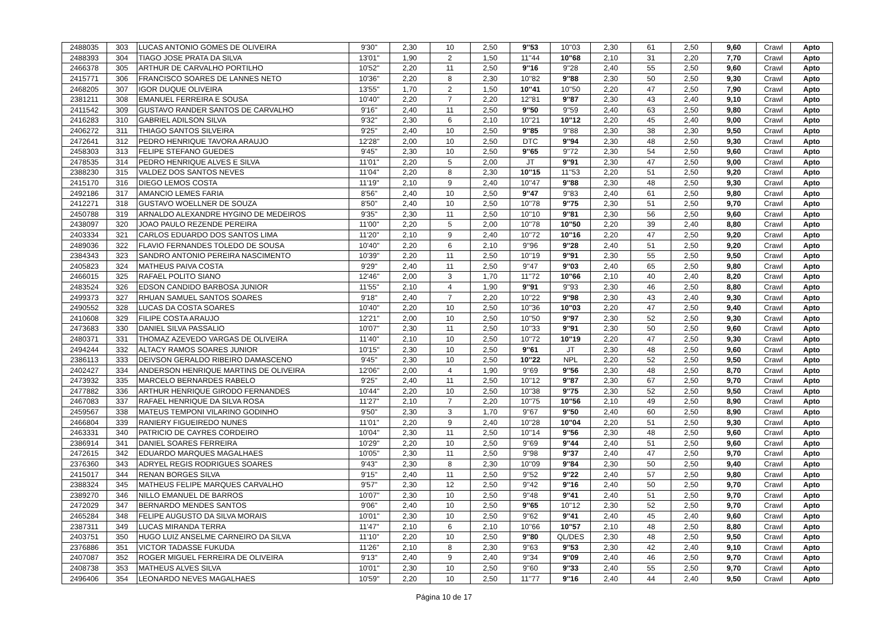| 2488035 | 303 | LUCAS ANTONIO GOMES DE OLIVEIRA | 9'30'' | 2,30 | 10 | 2,50 | 9''53 | 10''03 | 2,30 | 61 | 2,50 | 9,60 | Crawl | Apto |
| 2488393 | 304 | TIAGO JOSE PRATA DA SILVA | 13'01'' | 1,90 | 2 | 1,50 | 11''44 | 10''68 | 2,10 | 31 | 2,20 | 7,70 | Crawl | Apto |
| 2466378 | 305 | ARTHUR DE CARVALHO PORTILHO | 10'52'' | 2,20 | 11 | 2,50 | 9''16 | 9''28 | 2,40 | 55 | 2,50 | 9,60 | Crawl | Apto |
| 2415771 | 306 | FRANCISCO SOARES DE LANNES NETO | 10'36'' | 2,20 | 8 | 2,30 | 10''82 | 9''88 | 2,30 | 50 | 2,50 | 9,30 | Crawl | Apto |
| 2468205 | 307 | IGOR DUQUE OLIVEIRA | 13'55'' | 1,70 | 2 | 1,50 | 10''41 | 10''50 | 2,20 | 47 | 2,50 | 7,90 | Crawl | Apto |
| 2381211 | 308 | EMANUEL FERREIRA E SOUSA | 10'40'' | 2,20 | 7 | 2,20 | 12''81 | 9''87 | 2,30 | 43 | 2,40 | 9,10 | Crawl | Apto |
| 2411542 | 309 | GUSTAVO RANDER SANTOS DE CARVALHO | 9'16'' | 2,40 | 11 | 2,50 | 9''50 | 9''59 | 2,40 | 63 | 2,50 | 9,80 | Crawl | Apto |
| 2416283 | 310 | GABRIEL ADILSON SILVA | 9'32'' | 2,30 | 6 | 2,10 | 10''21 | 10''12 | 2,20 | 45 | 2,40 | 9,00 | Crawl | Apto |
| 2406272 | 311 | THIAGO SANTOS SILVEIRA | 9'25'' | 2,40 | 10 | 2,50 | 9''85 | 9''88 | 2,30 | 38 | 2,30 | 9,50 | Crawl | Apto |
| 2472641 | 312 | PEDRO HENRIQUE TAVORA ARAUJO | 12'28'' | 2,00 | 10 | 2,50 | DTC | 9''94 | 2,30 | 48 | 2,50 | 9,30 | Crawl | Apto |
| 2458303 | 313 | FELIPE STEFANO GUEDES | 9'45'' | 2,30 | 10 | 2,50 | 9''65 | 9''72 | 2,30 | 54 | 2,50 | 9,60 | Crawl | Apto |
| 2478535 | 314 | PEDRO HENRIQUE ALVES E SILVA | 11'01'' | 2,20 | 5 | 2,00 | JT | 9''91 | 2,30 | 47 | 2,50 | 9,00 | Crawl | Apto |
| 2388230 | 315 | VALDEZ DOS SANTOS NEVES | 11'04'' | 2,20 | 8 | 2,30 | 10''15 | 11''53 | 2,20 | 51 | 2,50 | 9,20 | Crawl | Apto |
| 2415170 | 316 | DIEGO LEMOS COSTA | 11'19'' | 2,10 | 9 | 2,40 | 10''47 | 9''88 | 2,30 | 48 | 2,50 | 9,30 | Crawl | Apto |
| 2492186 | 317 | AMANCIO LEMES FARIA | 8'56'' | 2,40 | 10 | 2,50 | 9''47 | 9''83 | 2,40 | 61 | 2,50 | 9,80 | Crawl | Apto |
| 2412271 | 318 | GUSTAVO WOELLNER DE SOUZA | 8'50'' | 2,40 | 10 | 2,50 | 10''78 | 9''75 | 2,30 | 51 | 2,50 | 9,70 | Crawl | Apto |
| 2450788 | 319 | ARNALDO ALEXANDRE HYGINO DE MEDEIROS | 9'35'' | 2,30 | 11 | 2,50 | 10''10 | 9''81 | 2,30 | 56 | 2,50 | 9,60 | Crawl | Apto |
| 2438097 | 320 | JOAO PAULO REZENDE PEREIRA | 11'00'' | 2,20 | 5 | 2,00 | 10''78 | 10''50 | 2,20 | 39 | 2,40 | 8,80 | Crawl | Apto |
| 2403334 | 321 | CARLOS EDUARDO DOS SANTOS LIMA | 11'20'' | 2,10 | 9 | 2,40 | 10''72 | 10''16 | 2,20 | 47 | 2,50 | 9,20 | Crawl | Apto |
| 2489036 | 322 | FLAVIO FERNANDES TOLEDO DE SOUSA | 10'40'' | 2,20 | 6 | 2,10 | 9''96 | 9''28 | 2,40 | 51 | 2,50 | 9,20 | Crawl | Apto |
| 2384343 | 323 | SANDRO ANTONIO PEREIRA NASCIMENTO | 10'39'' | 2,20 | 11 | 2,50 | 10''19 | 9''91 | 2,30 | 55 | 2,50 | 9,50 | Crawl | Apto |
| 2405823 | 324 | MATHEUS PAIVA COSTA | 9'29'' | 2,40 | 11 | 2,50 | 9''47 | 9''03 | 2,40 | 65 | 2,50 | 9,80 | Crawl | Apto |
| 2466015 | 325 | RAFAEL POLITO SIANO | 12'46'' | 2,00 | 3 | 1,70 | 11''72 | 10''66 | 2,10 | 40 | 2,40 | 8,20 | Crawl | Apto |
| 2483524 | 326 | EDSON CANDIDO BARBOSA JUNIOR | 11'55'' | 2,10 | 4 | 1,90 | 9''91 | 9''93 | 2,30 | 46 | 2,50 | 8,80 | Crawl | Apto |
| 2499373 | 327 | RHUAN SAMUEL SANTOS SOARES | 9'18'' | 2,40 | 7 | 2,20 | 10''22 | 9''98 | 2,30 | 43 | 2,40 | 9,30 | Crawl | Apto |
| 2490552 | 328 | LUCAS DA COSTA SOARES | 10'40'' | 2,20 | 10 | 2,50 | 10''36 | 10''03 | 2,20 | 47 | 2,50 | 9,40 | Crawl | Apto |
| 2410608 | 329 | FILIPE COSTA ARAUJO | 12'21'' | 2,00 | 10 | 2,50 | 10''50 | 9''97 | 2,30 | 52 | 2,50 | 9,30 | Crawl | Apto |
| 2473683 | 330 | DANIEL SILVA PASSALIO | 10'07'' | 2,30 | 11 | 2,50 | 10''33 | 9''91 | 2,30 | 50 | 2,50 | 9,60 | Crawl | Apto |
| 2480371 | 331 | THOMAZ AZEVEDO VARGAS DE OLIVEIRA | 11'40'' | 2,10 | 10 | 2,50 | 10''72 | 10''19 | 2,20 | 47 | 2,50 | 9,30 | Crawl | Apto |
| 2494244 | 332 | ALTACY RAMOS SOARES JUNIOR | 10'15'' | 2,30 | 10 | 2,50 | 9''61 | JT | 2,30 | 48 | 2,50 | 9,60 | Crawl | Apto |
| 2386113 | 333 | DEIVSON GERALDO RIBEIRO DAMASCENO | 9'45'' | 2,30 | 10 | 2,50 | 10''22 | NPL | 2,20 | 52 | 2,50 | 9,50 | Crawl | Apto |
| 2402427 | 334 | ANDERSON HENRIQUE MARTINS DE OLIVEIRA | 12'06'' | 2,00 | 4 | 1,90 | 9''69 | 9''56 | 2,30 | 48 | 2,50 | 8,70 | Crawl | Apto |
| 2473932 | 335 | MARCELO BERNARDES RABELO | 9'25'' | 2,40 | 11 | 2,50 | 10''12 | 9''87 | 2,30 | 67 | 2,50 | 9,70 | Crawl | Apto |
| 2477882 | 336 | ARTHUR HENRIQUE GIRODO FERNANDES | 10'44'' | 2,20 | 10 | 2,50 | 10''38 | 9''75 | 2,30 | 52 | 2,50 | 9,50 | Crawl | Apto |
| 2467083 | 337 | RAFAEL HENRIQUE DA SILVA ROSA | 11'27'' | 2,10 | 7 | 2,20 | 10''75 | 10''56 | 2,10 | 49 | 2,50 | 8,90 | Crawl | Apto |
| 2459567 | 338 | MATEUS TEMPONI VILARINO GODINHO | 9'50'' | 2,30 | 3 | 1,70 | 9''67 | 9''50 | 2,40 | 60 | 2,50 | 8,90 | Crawl | Apto |
| 2466804 | 339 | RANIERY FIGUEIREDO NUNES | 11'01'' | 2,20 | 9 | 2,40 | 10''28 | 10''04 | 2,20 | 51 | 2,50 | 9,30 | Crawl | Apto |
| 2463331 | 340 | PATRICIO DE CAYRES CORDEIRO | 10'04'' | 2,30 | 11 | 2,50 | 10''14 | 9''56 | 2,30 | 48 | 2,50 | 9,60 | Crawl | Apto |
| 2386914 | 341 | DANIEL SOARES FERREIRA | 10'29'' | 2,20 | 10 | 2,50 | 9''69 | 9''44 | 2,40 | 51 | 2,50 | 9,60 | Crawl | Apto |
| 2472615 | 342 | EDUARDO MARQUES MAGALHAES | 10'05'' | 2,30 | 11 | 2,50 | 9''98 | 9''37 | 2,40 | 47 | 2,50 | 9,70 | Crawl | Apto |
| 2376360 | 343 | ADRYEL REGIS RODRIGUES SOARES | 9'43'' | 2,30 | 8 | 2,30 | 10''09 | 9''84 | 2,30 | 50 | 2,50 | 9,40 | Crawl | Apto |
| 2415017 | 344 | RENAN BORGES SILVA | 9'15'' | 2,40 | 11 | 2,50 | 9''52 | 9''22 | 2,40 | 57 | 2,50 | 9,80 | Crawl | Apto |
| 2388324 | 345 | MATHEUS FELIPE MARQUES CARVALHO | 9'57'' | 2,30 | 12 | 2,50 | 9''42 | 9''16 | 2,40 | 50 | 2,50 | 9,70 | Crawl | Apto |
| 2389270 | 346 | NILLO EMANUEL DE BARROS | 10'07'' | 2,30 | 10 | 2,50 | 9''48 | 9''41 | 2,40 | 51 | 2,50 | 9,70 | Crawl | Apto |
| 2472029 | 347 | BERNARDO MENDES SANTOS | 9'06'' | 2,40 | 10 | 2,50 | 9''65 | 10''12 | 2,30 | 52 | 2,50 | 9,70 | Crawl | Apto |
| 2465284 | 348 | FELIPE AUGUSTO DA SILVA MORAIS | 10'01'' | 2,30 | 10 | 2,50 | 9''62 | 9''41 | 2,40 | 45 | 2,40 | 9,60 | Crawl | Apto |
| 2387311 | 349 | LUCAS MIRANDA TERRA | 11'47'' | 2,10 | 6 | 2,10 | 10''66 | 10''57 | 2,10 | 48 | 2,50 | 8,80 | Crawl | Apto |
| 2403751 | 350 | HUGO LUIZ ANSELME CARNEIRO DA SILVA | 11'10'' | 2,20 | 10 | 2,50 | 9''80 | QL/DES | 2,30 | 48 | 2,50 | 9,50 | Crawl | Apto |
| 2376886 | 351 | VICTOR TADASSE FUKUDA | 11'26'' | 2,10 | 8 | 2,30 | 9''63 | 9''53 | 2,30 | 42 | 2,40 | 9,10 | Crawl | Apto |
| 2407087 | 352 | ROGER MIGUEL FERREIRA DE OLIVEIRA | 9'13'' | 2,40 | 9 | 2,40 | 9''34 | 9''09 | 2,40 | 46 | 2,50 | 9,70 | Crawl | Apto |
| 2408738 | 353 | MATHEUS ALVES SILVA | 10'01'' | 2,30 | 10 | 2,50 | 9''60 | 9''33 | 2,40 | 55 | 2,50 | 9,70 | Crawl | Apto |
| 2496406 | 354 | LEONARDO NEVES MAGALHAES | 10'59'' | 2,20 | 10 | 2,50 | 11''77 | 9''16 | 2,40 | 44 | 2,40 | 9,50 | Crawl | Apto |
Página 10 de 17